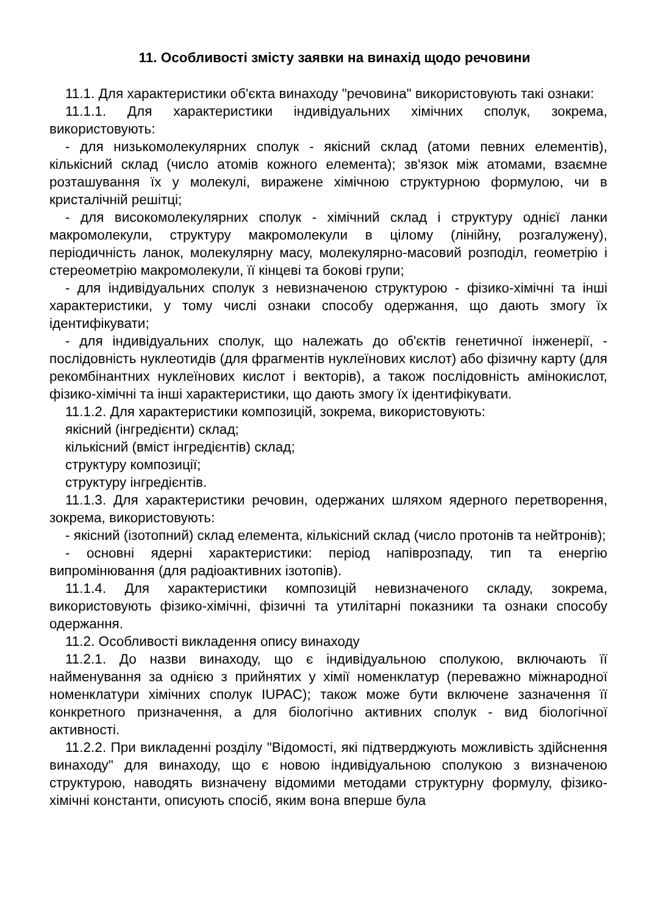11. Особливості змісту заявки на винахід щодо речовини
11.1. Для характеристики об'єкта винаходу "речовина" використовують такі ознаки:
11.1.1. Для характеристики індивідуальних хімічних сполук, зокрема, використовують:
- для низькомолекулярних сполук - якісний склад (атоми певних елементів), кількісний склад (число атомів кожного елемента); зв'язок між атомами, взаємне розташування їх у молекулі, виражене хімічною структурною формулою, чи в кристалічній решітці;
- для високомолекулярних сполук - хімічний склад і структуру однієї ланки макромолекули, структуру макромолекули в цілому (лінійну, розгалужену), періодичність ланок, молекулярну масу, молекулярно-масовий розподіл, геометрію і стереометрію макромолекули, її кінцеві та бокові групи;
- для індивідуальних сполук з невизначеною структурою - фізико-хімічні та інші характеристики, у тому числі ознаки способу одержання, що дають змогу їх ідентифікувати;
- для індивідуальних сполук, що належать до об'єктів генетичної інженерії, - послідовність нуклеотидів (для фрагментів нуклеїнових кислот) або фізичну карту (для рекомбінантних нуклеїнових кислот і векторів), а також послідовність амінокислот, фізико-хімічні та інші характеристики, що дають змогу їх ідентифікувати.
11.1.2. Для характеристики композицій, зокрема, використовують:
якісний (інгредієнти) склад;
кількісний (вміст інгредієнтів) склад;
структуру композиції;
структуру інгредієнтів.
11.1.3. Для характеристики речовин, одержаних шляхом ядерного перетворення, зокрема, використовують:
- якісний (ізотопний) склад елемента, кількісний склад (число протонів та нейтронів);
- основні ядерні характеристики: період напіврозпаду, тип та енергію випромінювання (для радіоактивних ізотопів).
11.1.4. Для характеристики композицій невизначеного складу, зокрема, використовують фізико-хімічні, фізичні та утилітарні показники та ознаки способу одержання.
11.2. Особливості викладення опису винаходу
11.2.1. До назви винаходу, що є індивідуальною сполукою, включають її найменування за однією з прийнятих у хімії номенклатур (переважно міжнародної номенклатури хімічних сполук IUPAC); також може бути включене зазначення її конкретного призначення, а для біологічно активних сполук - вид біологічної активності.
11.2.2. При викладенні розділу "Відомості, які підтверджують можливість здійснення винаходу" для винаходу, що є новою індивідуальною сполукою з визначеною структурою, наводять визначену відомими методами структурну формулу, фізико-хімічні константи, описують спосіб, яким вона вперше була